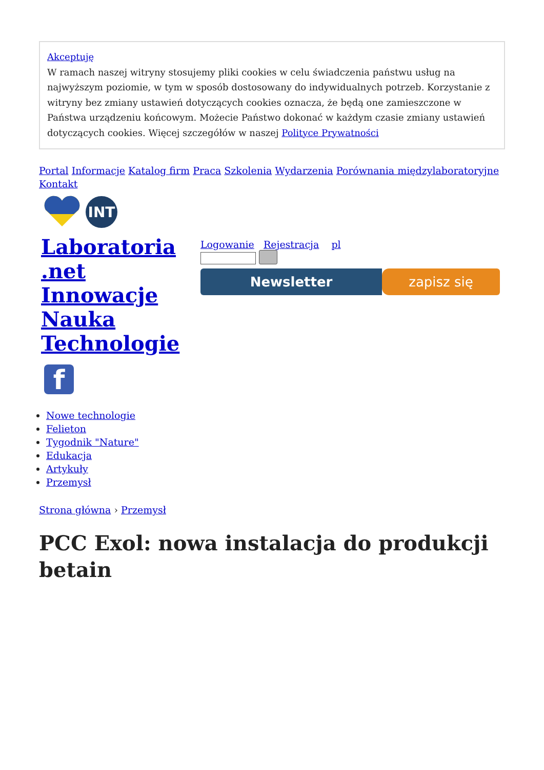Akceptuję
W ramach naszej witryny stosujemy pliki cookies w celu świadczenia państwu usług na najwyższym poziomie, w tym w sposób dostosowany do indywidualnych potrzeb. Korzystanie z witryny bez zmiany ustawień dotyczących cookies oznacza, że będą one zamieszczone w Państwa urządzeniu końcowym. Możecie Państwo dokonać w każdym czasie zmiany ustawień dotyczących cookies. Więcej szczegółów w naszej Polityce Prywatności
Portal Informacje Katalog firm Praca Szkolenia Wydarzenia Porównania międzylaboratoryjne Kontakt
INT
Laboratoria .net Innowacje Nauka Technologie
f
Logowanie Rejestracja pl
Newsletter zapisz się
Nowe technologie
Felieton
Tygodnik "Nature"
Edukacja
Artykuły
Przemysł
Strona główna › Przemysł
PCC Exol: nowa instalacja do produkcji betain